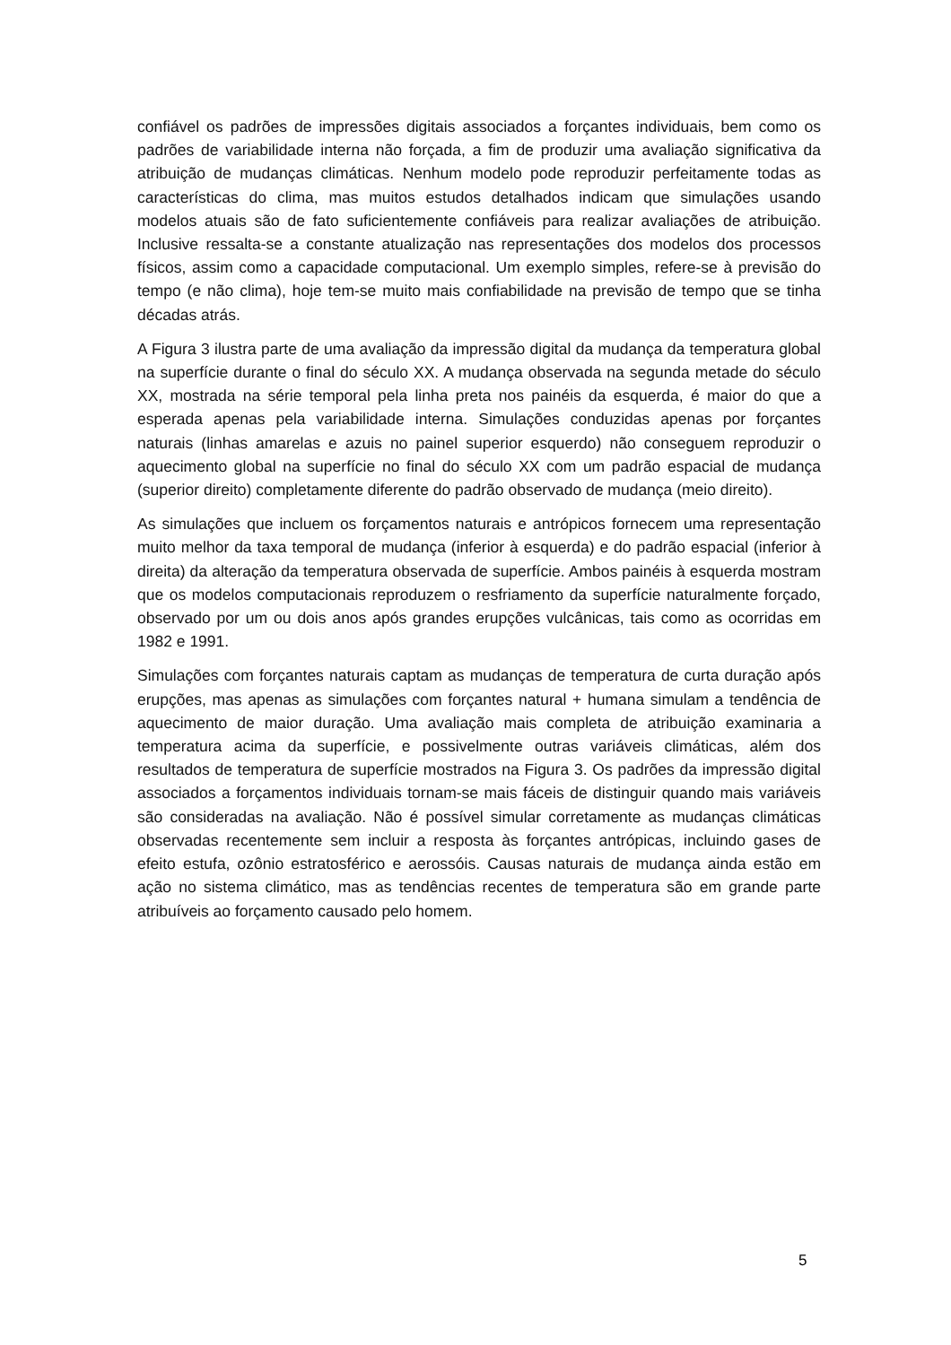confiável os padrões de impressões digitais associados a forçantes individuais, bem como os padrões de variabilidade interna não forçada, a fim de produzir uma avaliação significativa da atribuição de mudanças climáticas. Nenhum modelo pode reproduzir perfeitamente todas as características do clima, mas muitos estudos detalhados indicam que simulações usando modelos atuais são de fato suficientemente confiáveis para realizar avaliações de atribuição. Inclusive ressalta-se a constante atualização nas representações dos modelos dos processos físicos, assim como a capacidade computacional. Um exemplo simples, refere-se à previsão do tempo (e não clima), hoje tem-se muito mais confiabilidade na previsão de tempo que se tinha décadas atrás.
A Figura 3 ilustra parte de uma avaliação da impressão digital da mudança da temperatura global na superfície durante o final do século XX. A mudança observada na segunda metade do século XX, mostrada na série temporal pela linha preta nos painéis da esquerda, é maior do que a esperada apenas pela variabilidade interna. Simulações conduzidas apenas por forçantes naturais (linhas amarelas e azuis no painel superior esquerdo) não conseguem reproduzir o aquecimento global na superfície no final do século XX com um padrão espacial de mudança (superior direito) completamente diferente do padrão observado de mudança (meio direito).
As simulações que incluem os forçamentos naturais e antrópicos fornecem uma representação muito melhor da taxa temporal de mudança (inferior à esquerda) e do padrão espacial (inferior à direita) da alteração da temperatura observada de superfície. Ambos painéis à esquerda mostram que os modelos computacionais reproduzem o resfriamento da superfície naturalmente forçado, observado por um ou dois anos após grandes erupções vulcânicas, tais como as ocorridas em 1982 e 1991.
Simulações com forçantes naturais captam as mudanças de temperatura de curta duração após erupções, mas apenas as simulações com forçantes natural + humana simulam a tendência de aquecimento de maior duração. Uma avaliação mais completa de atribuição examinaria a temperatura acima da superfície, e possivelmente outras variáveis climáticas, além dos resultados de temperatura de superfície mostrados na Figura 3. Os padrões da impressão digital associados a forçamentos individuais tornam-se mais fáceis de distinguir quando mais variáveis são consideradas na avaliação. Não é possível simular corretamente as mudanças climáticas observadas recentemente sem incluir a resposta às forçantes antrópicas, incluindo gases de efeito estufa, ozônio estratosférico e aerossóis. Causas naturais de mudança ainda estão em ação no sistema climático, mas as tendências recentes de temperatura são em grande parte atribuíveis ao forçamento causado pelo homem.
5